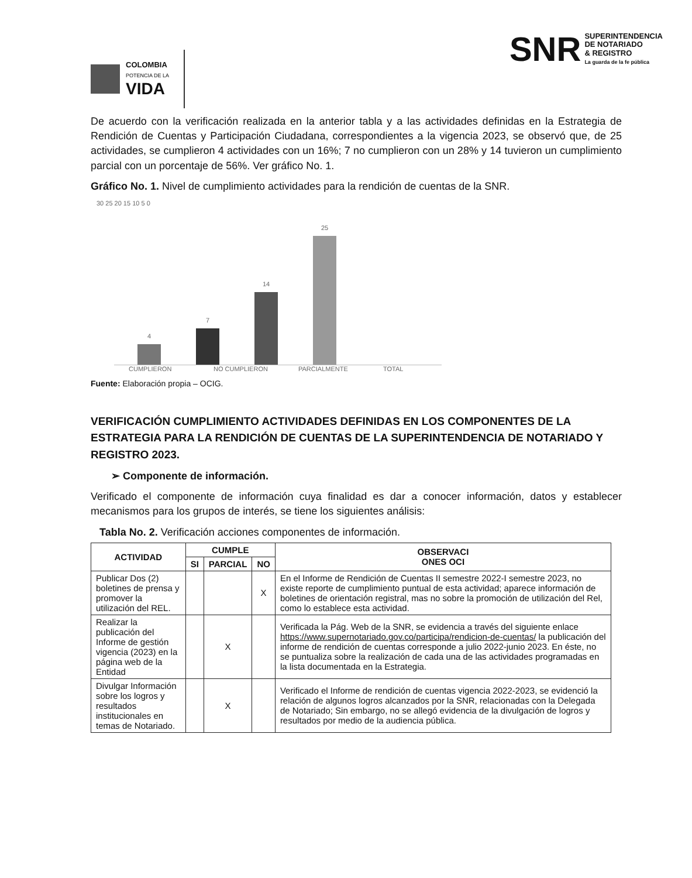COLOMBIA
POTENCIA DE LA
VIDA
SNR
SUPERINTENDENCIA
DE NOTARIADO
& REGISTRO
La guarda de la fe pública
De acuerdo con la verificación realizada en la anterior tabla y a las actividades definidas en la Estrategia de Rendición de Cuentas y Participación Ciudadana, correspondientes a la vigencia 2023, se observó que, de 25 actividades, se cumplieron 4 actividades con un 16%; 7 no cumplieron con un 28% y 14 tuvieron un cumplimiento parcial con un porcentaje de 56%. Ver gráfico No. 1.
Gráfico No. 1. Nivel de cumplimiento actividades para la rendición de cuentas de la SNR.
30 25 20 15 10 5 0
4
7
14
25
CUMPLIERON NO CUMPLIERON PARCIALMENTE TOTAL
Fuente: Elaboración propia – OCIG.
VERIFICACIÓN CUMPLIMIENTO ACTIVIDADES DEFINIDAS EN LOS COMPONENTES DE LA ESTRATEGIA PARA LA RENDICIÓN DE CUENTAS DE LA SUPERINTENDENCIA DE NOTARIADO Y REGISTRO 2023.
➢ Componente de información.
Verificado el componente de información cuya finalidad es dar a conocer información, datos y establecer mecanismos para los grupos de interés, se tiene los siguientes análisis:
Tabla No. 2. Verificación acciones componentes de información.
| ACTIVIDAD | CUMPLE | | | OBSERVACI ONES OCI |
| --- | --- | --- | --- | --- |
| | SI | PARCIAL | NO | |
| Publicar Dos (2) boletines de prensa y promover la utilización del REL. | | | X | En el Informe de Rendición de Cuentas II semestre 2022-I semestre 2023, no existe reporte de cumplimiento puntual de esta actividad; aparece información de boletines de orientación registral, mas no sobre la promoción de utilización del Rel, como lo establece esta actividad. |
| Realizar la publicación del Informe de gestión vigencia (2023) en la página web de la Entidad | | X | | Verificada la Pág. Web de la SNR, se evidencia a través del siguiente enlace https://www.supernotariado.gov.co/participa/rendicion-de-cuentas/ la publicación del informe de rendición de cuentas corresponde a julio 2022-junio 2023. En éste, no se puntualiza sobre la realización de cada una de las actividades programadas en la lista documentada en la Estrategia. |
| Divulgar Información sobre los logros y resultados institucionales en temas de Notariado. | | X | | Verificado el Informe de rendición de cuentas vigencia 2022-2023, se evidenció la relación de algunos logros alcanzados por la SNR, relacionadas con la Delegada de Notariado; Sin embargo, no se allegó evidencia de la divulgación de logros y resultados por medio de la audiencia pública. |